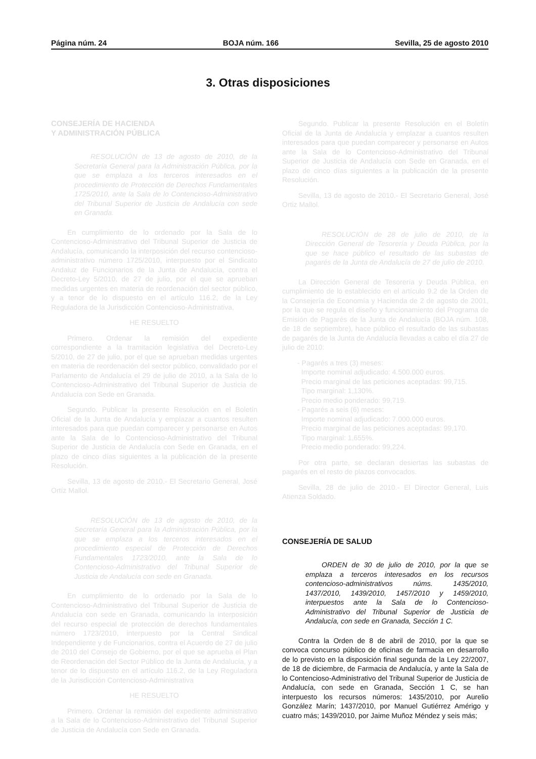Página núm. 24 BOJA núm. 166 Sevilla, 25 de agosto 2010
3. Otras disposiciones
CONSEJERÍA DE HACIENDA
Y ADMINISTRACIÓN PÚBLICA
RESOLUCIÓN de 13 de agosto de 2010, de la Secretaría General para la Administración Pública, por la que se emplaza a los terceros interesados en el procedimiento de Protección de Derechos Fundamentales 1725/2010, ante la Sala de lo Contencioso-Administrativo del Tribunal Superior de Justicia de Andalucía con sede en Granada.
En cumplimiento de lo ordenado por la Sala de lo Contencioso-Administrativo del Tribunal Superior de Justicia de Andalucía, comunicando la interposición del recurso contencioso-administrativo número 1725/2010, interpuesto por el Sindicato Andaluz de Funcionarios de la Junta de Andalucía, contra el Decreto-Ley 5/2010, de 27 de julio, por el que se aprueban medidas urgentes en materia de reordenación del sector público, y a tenor de lo dispuesto en el artículo 116.2, de la Ley Reguladora de la Jurisdicción Contencioso-Administrativa,
HE RESUELTO
Primero. Ordenar la remisión del expediente correspondiente a la tramitación legislativa del Decreto-Ley 5/2010, de 27 de julio, por el que se aprueban medidas urgentes en materia de reordenación del sector público, convalidado por el Parlamento de Andalucía el 29 de julio de 2010, a la Sala de lo Contencioso-Administrativo del Tribunal Superior de Justicia de Andalucía con Sede en Granada.
Segundo. Publicar la presente Resolución en el Boletín Oficial de la Junta de Andalucía y emplazar a cuantos resulten interesados para que puedan comparecer y personarse en Autos ante la Sala de lo Contencioso-Administrativo del Tribunal Superior de Justicia de Andalucía con Sede en Granada, en el plazo de cinco días siguientes a la publicación de la presente Resolución.
Sevilla, 13 de agosto de 2010.- El Secretario General, José Ortíz Mallol.
RESOLUCIÓN de 13 de agosto de 2010, de la Secretaría General para la Administración Pública, por la que se emplaza a los terceros interesados en el procedimiento especial de Protección de Derechos Fundamentales 1723/2010, ante la Sala de lo Contencioso-Administrativo del Tribunal Superior de Justicia de Andalucía con sede en Granada.
En cumplimiento de lo ordenado por la Sala de lo Contencioso-Administrativo del Tribunal Superior de Justicia de Andalucía con sede en Granada, comunicando la interposición del recurso especial de protección de derechos fundamentales número 1723/2010, interpuesto por la Central Sindical Independiente y de Funcionarios, contra el Acuerdo de 27 de julio de 2010 del Consejo de Gobierno, por el que se aprueba el Plan de Reordenación del Sector Público de la Junta de Andalucía, y a tenor de lo dispuesto en el artículo 116.2, de la Ley Reguladora de la Jurisdicción Contencioso-Administrativa
HE RESUELTO
Primero. Ordenar la remisión del expediente administrativo a la Sala de lo Contencioso-Administrativo del Tribunal Superior de Justicia de Andalucía con Sede en Granada.
Segundo. Publicar la presente Resolución en el Boletín Oficial de la Junta de Andalucía y emplazar a cuantos resulten interesados para que puedan comparecer y personarse en Autos ante la Sala de lo Contencioso-Administrativo del Tribunal Superior de Justicia de Andalucía con Sede en Granada, en el plazo de cinco días siguientes a la publicación de la presente Resolución.
Sevilla, 13 de agosto de 2010.- El Secretario General, José Ortiz Mallol.
RESOLUCIÓN de 28 de julio de 2010, de la Dirección General de Tesorería y Deuda Pública, por la que se hace público el resultado de las subastas de pagarés de la Junta de Andalucía de 27 de julio de 2010.
La Dirección General de Tesorería y Deuda Pública, en cumplimiento de lo establecido en el artículo 9.2 de la Orden de la Consejería de Economía y Hacienda de 2 de agosto de 2001, por la que se regula el diseño y funcionamiento del Programa de Emisión de Pagarés de la Junta de Andalucía (BOJA núm. 108, de 18 de septiembre), hace público el resultado de las subastas de pagarés de la Junta de Andalucía llevadas a cabo el día 27 de julio de 2010:
- Pagarés a tres (3) meses:
Importe nominal adjudicado: 4.500.000 euros.
Precio marginal de las peticiones aceptadas: 99,715.
Tipo marginal: 1,130%.
Precio medio ponderado: 99,719.
- Pagarés a seis (6) meses:
Importe nominal adjudicado: 7.000.000 euros.
Precio marginal de las peticiones aceptadas: 99,170.
Tipo marginal: 1,655%.
Precio medio ponderado: 99,224.
Por otra parte, se declaran desiertas las subastas de pagarés en el resto de plazos convocados.
Sevilla, 28 de julio de 2010.- El Director General, Luis Atienza Soldado.
CONSEJERÍA DE SALUD
ORDEN de 30 de julio de 2010, por la que se emplaza a terceros interesados en los recursos contencioso-administrativos núms. 1435/2010, 1437/2010, 1439/2010, 1457/2010 y 1459/2010, interpuestos ante la Sala de lo Contencioso-Administrativo del Tribunal Superior de Justicia de Andalucía, con sede en Granada, Sección 1 C.
Contra la Orden de 8 de abril de 2010, por la que se convoca concurso público de oficinas de farmacia en desarrollo de lo previsto en la disposición final segunda de la Ley 22/2007, de 18 de diciembre, de Farmacia de Andalucía, y ante la Sala de lo Contencioso-Administrativo del Tribunal Superior de Justicia de Andalucía, con sede en Granada, Sección 1 C, se han interpuesto los recursos números: 1435/2010, por Aurelio González Marín; 1437/2010, por Manuel Gutiérrez Amérigo y cuatro más; 1439/2010, por Jaime Muñoz Méndez y seis más;